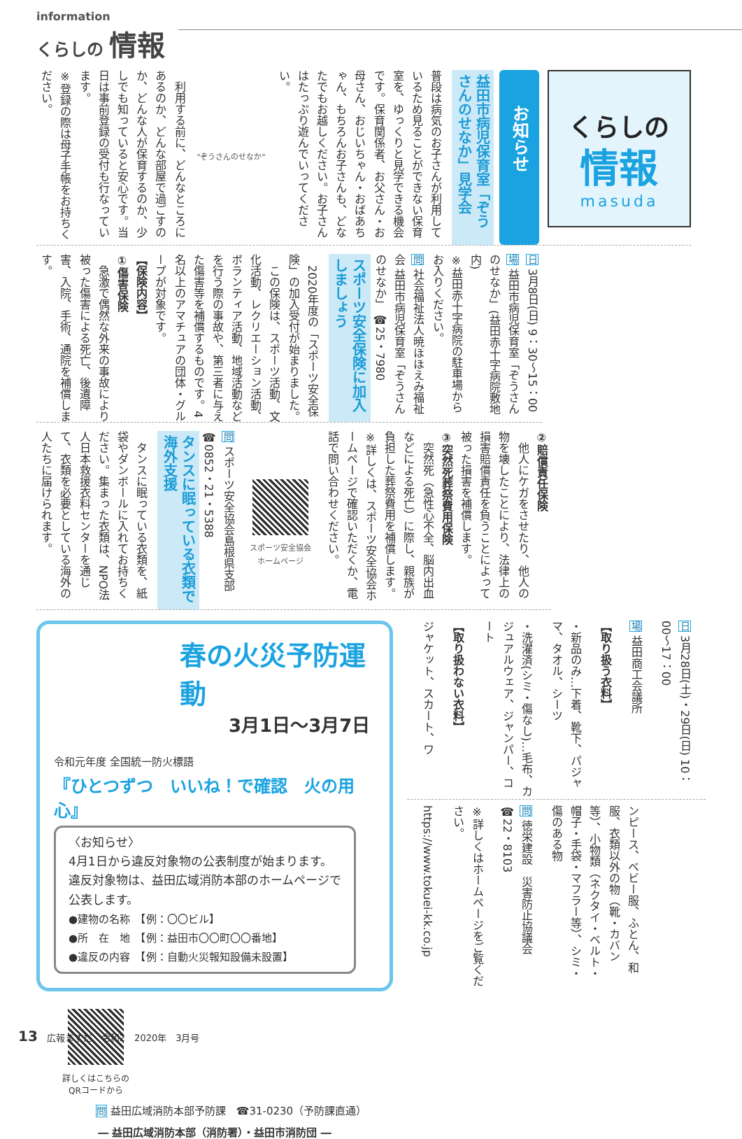information
くらしの 情報
くらしの
情報
masuda
お知らせ
益田市病児保育室「ぞうさんのせなか」見学会
普段は病気のお子さんが利用しているため見ることができない保育室を、ゆっくりと見学できる機会です。保育関係者、お父さん・お母さん、おじいちゃん・おばあちゃん、もちろんお子さんも、どなたでもお越しください。お子さんはたっぷり遊んでいってください。
"ぞうさんのせなか"
　利用する前に、どんなところにあるのか、どんな部屋で過ごすのか、どんな人が保育するのか、少しでも知っていると安心です。当日は事前登録の受付も行なっています。
※登録の際は母子手帳をお持ちください。
日 3月8日(日) 9：30〜15：00
場 益田市病児保育室「ぞうさんのせなか」(益田赤十字病院敷地内)
※益田赤十字病院の駐車場からお入りください。
問 社会福祉法人暁ほほえみ福祉会 益田市病児保育室「ぞうさんのせなか」 ☎25・7980
スポーツ安全保険に加入しましょう
　2020年度の「スポーツ安全保険」の加入受付が始まりました。
　この保険は、スポーツ活動、文化活動、レクリエーション活動、ボランティア活動、地域活動などを行う際の事故や、第三者に与えた傷害等を補償するものです。4名以上のアマチュアの団体・グループが対象です。
【保険内容】
①傷害保険
　急激で偶然な外来の事故により被った傷害による死亡、後遺障害、入院、手術、通院を補償します。
②賠償責任保険
　他人にケガをさせたり、他人の物を壊したことにより、法律上の損害賠償責任を負うことによって被った損害を補償します。
③突然死葬祭費用保険
　突然死（急性心不全、脳内出血などによる死亡）に際し、親族が負担した葬祭費用を補償します。
※詳しくは、スポーツ安全協会ホームページで確認いただくか、電話で問い合わせください。
スポーツ安全協会
ホームページ
問 スポーツ安全協会島根県支部 ☎0852・21・5388
タンスに眠っている衣類で海外支援
　タンスに眠っている衣類を、紙袋やダンボールに入れてお持ちください。集まった衣類は、NPO法人日本救援衣料センターを通じて、衣類を必要としている海外の人たちに届けられます。
春の火災予防運動
3月1日〜3月7日
令和元年度 全国統一防火標語
『ひとつずつ　いいね！で確認　火の用心』
〈お知らせ〉
4月1日から違反対象物の公表制度が始まります。
違反対象物は、益田広域消防本部のホームページで公表します。
●建物の名称　【例：〇〇ビル】
●所　在　地　【例：益田市〇〇町〇〇番地】
●違反の内容　【例：自動火災報知設備未設置】
詳しくはこちらの
QRコードから
問 益田広域消防本部予防課　☎31-0230（予防課直通）
― 益田広域消防本部（消防署）・益田市消防団 ―
日 3月28日(土)・29日(日) 10：00〜17：00
場 益田商工会議所
【取り扱う衣料】
・新品のみ…下着、靴下、パジャマ、タオル、シーツ
・洗濯済(シミ・傷なし)…毛布、カジュアルウェア、ジャンパー、コート
【取り扱わない衣料】
ジャケット、スカート、ワ
ンピース、ベビー服、ふとん、和服、衣類以外の物（靴・カバン等）、小物類（ネクタイ・ベルト・帽子・手袋・マフラー等）、シミ・傷のある物
問 徳栄建設　災害防止協議会 ☎22・8103
※詳しくはホームページをご覧ください。
https://www.tokuei-kk.co.jp
13　広報ますだ　令和2　2020年　3月号